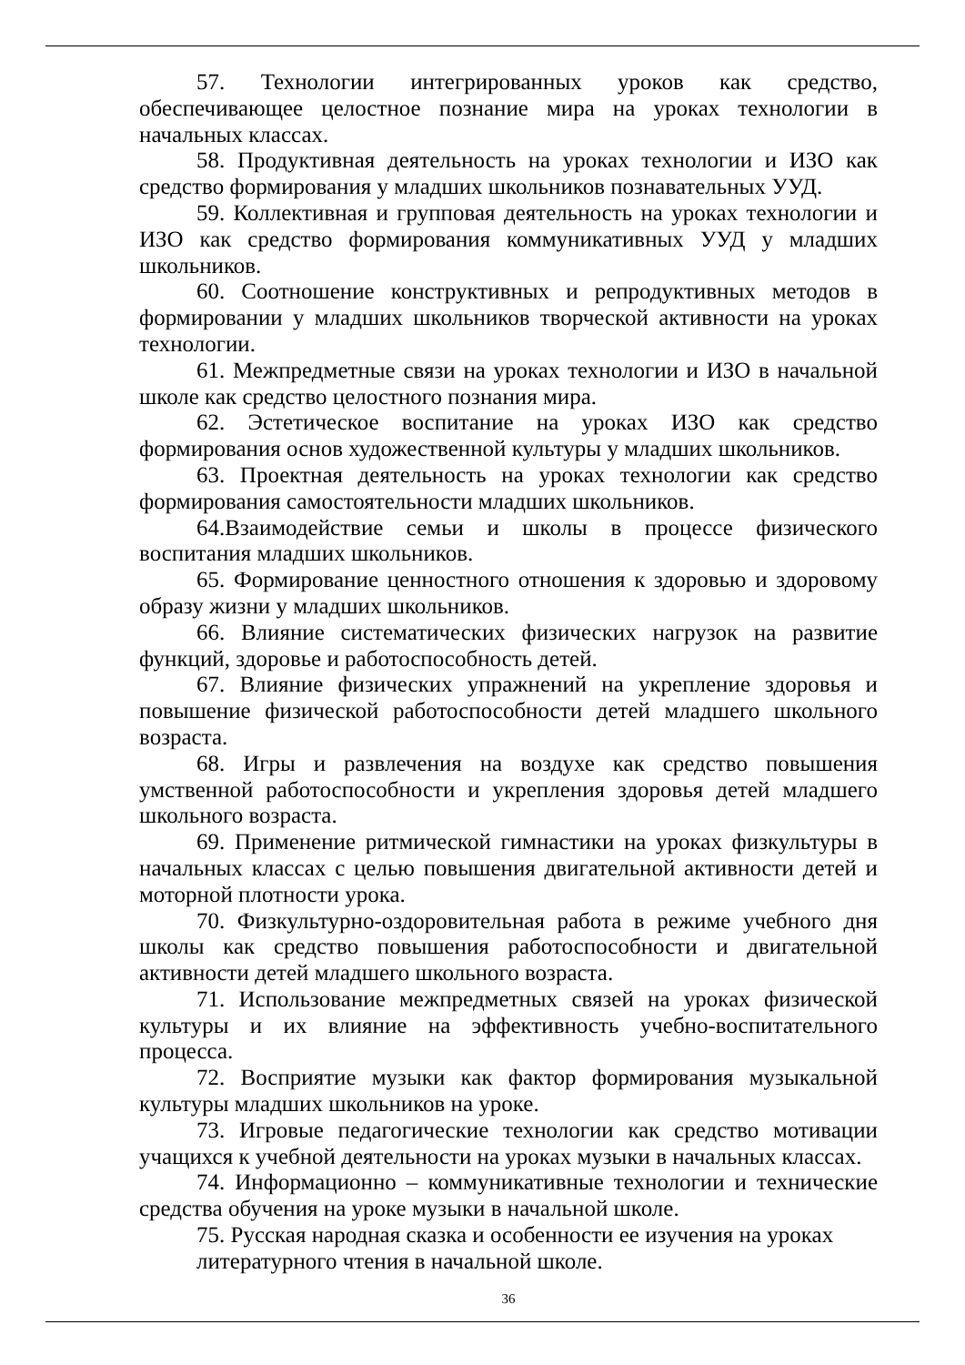57. Технологии интегрированных уроков как средство, обеспечивающее целостное познание мира на уроках технологии в начальных классах.
58. Продуктивная деятельность на уроках технологии и ИЗО как средство формирования у младших школьников познавательных УУД.
59. Коллективная и групповая деятельность на уроках технологии и ИЗО как средство формирования коммуникативных УУД у младших школьников.
60. Соотношение конструктивных и репродуктивных методов в формировании у младших школьников творческой активности на уроках технологии.
61. Межпредметные связи на уроках технологии и ИЗО в начальной школе как средство целостного познания мира.
62. Эстетическое воспитание на уроках ИЗО как средство формирования основ художественной культуры у младших школьников.
63. Проектная деятельность на уроках технологии как средство формирования самостоятельности младших школьников.
64.Взаимодействие семьи и школы в процессе физического воспитания младших школьников.
65. Формирование ценностного отношения к здоровью и здоровому образу жизни у младших школьников.
66. Влияние систематических физических нагрузок на развитие функций, здоровье и работоспособность детей.
67. Влияние физических упражнений на укрепление здоровья и повышение физической работоспособности детей младшего школьного возраста.
68. Игры и развлечения на воздухе как средство повышения умственной работоспособности и укрепления здоровья детей младшего школьного возраста.
69. Применение ритмической гимнастики на уроках физкультуры в начальных классах с целью повышения двигательной активности детей и моторной плотности урока.
70. Физкультурно-оздоровительная работа в режиме учебного дня школы как средство повышения работоспособности и двигательной активности детей младшего школьного возраста.
71. Использование межпредметных связей на уроках физической культуры и их влияние на эффективность учебно-воспитательного процесса.
72. Восприятие музыки как фактор формирования музыкальной культуры младших школьников на уроке.
73. Игровые педагогические технологии как средство мотивации учащихся к учебной деятельности на уроках музыки в начальных классах.
74. Информационно – коммуникативные технологии и технические средства обучения на уроке музыки в начальной школе.
75. Русская народная сказка и особенности ее изучения на уроках литературного чтения в начальной школе.
36